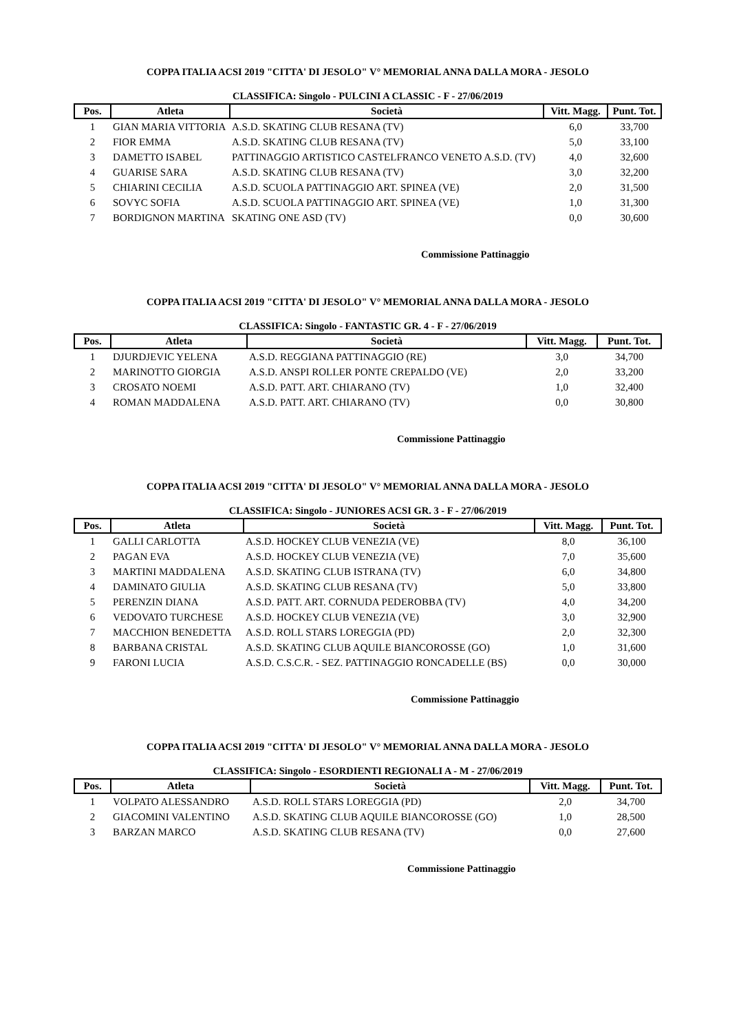COPPA ITALIA ACSI 2019 "CITTA' DI JESOLO" V° MEMORIAL ANNA DALLA MORA - JESOLO
CLASSIFICA: Singolo - PULCINI A CLASSIC - F - 27/06/2019
| Pos. | Atleta | Società | Vitt. Magg. | Punt. Tot. |
| --- | --- | --- | --- | --- |
| 1 | GIAN MARIA VITTORIA | A.S.D. SKATING CLUB RESANA (TV) | 6,0 | 33,700 |
| 2 | FIOR EMMA | A.S.D. SKATING CLUB RESANA (TV) | 5,0 | 33,100 |
| 3 | DAMETTO ISABEL | PATTINAGGIO ARTISTICO CASTELFRANCO VENETO A.S.D. (TV) | 4,0 | 32,600 |
| 4 | GUARISE SARA | A.S.D. SKATING CLUB RESANA (TV) | 3,0 | 32,200 |
| 5 | CHIARINI CECILIA | A.S.D. SCUOLA PATTINAGGIO ART. SPINEA (VE) | 2,0 | 31,500 |
| 6 | SOVYC SOFIA | A.S.D. SCUOLA PATTINAGGIO ART. SPINEA (VE) | 1,0 | 31,300 |
| 7 | BORDIGNON MARTINA | SKATING ONE ASD (TV) | 0,0 | 30,600 |
Commissione Pattinaggio
COPPA ITALIA ACSI 2019 "CITTA' DI JESOLO" V° MEMORIAL ANNA DALLA MORA - JESOLO
CLASSIFICA: Singolo - FANTASTIC GR. 4 - F - 27/06/2019
| Pos. | Atleta | Società | Vitt. Magg. | Punt. Tot. |
| --- | --- | --- | --- | --- |
| 1 | DJURDJEVIC YELENA | A.S.D. REGGIANA PATTINAGGIO (RE) | 3,0 | 34,700 |
| 2 | MARINOTTO GIORGIA | A.S.D. ANSPI ROLLER PONTE CREPALDO (VE) | 2,0 | 33,200 |
| 3 | CROSATO NOEMI | A.S.D. PATT. ART. CHIARANO (TV) | 1,0 | 32,400 |
| 4 | ROMAN MADDALENA | A.S.D. PATT. ART. CHIARANO (TV) | 0,0 | 30,800 |
Commissione Pattinaggio
COPPA ITALIA ACSI 2019 "CITTA' DI JESOLO" V° MEMORIAL ANNA DALLA MORA - JESOLO
CLASSIFICA: Singolo - JUNIORES ACSI GR. 3 - F - 27/06/2019
| Pos. | Atleta | Società | Vitt. Magg. | Punt. Tot. |
| --- | --- | --- | --- | --- |
| 1 | GALLI CARLOTTA | A.S.D. HOCKEY CLUB VENEZIA (VE) | 8,0 | 36,100 |
| 2 | PAGAN EVA | A.S.D. HOCKEY CLUB VENEZIA (VE) | 7,0 | 35,600 |
| 3 | MARTINI MADDALENA | A.S.D. SKATING CLUB ISTRANA (TV) | 6,0 | 34,800 |
| 4 | DAMINATO GIULIA | A.S.D. SKATING CLUB RESANA (TV) | 5,0 | 33,800 |
| 5 | PERENZIN DIANA | A.S.D. PATT. ART. CORNUDA PEDEROBBA (TV) | 4,0 | 34,200 |
| 6 | VEDOVATO TURCHESE | A.S.D. HOCKEY CLUB VENEZIA (VE) | 3,0 | 32,900 |
| 7 | MACCHION BENEDETTA | A.S.D. ROLL STARS LOREGGIA (PD) | 2,0 | 32,300 |
| 8 | BARBANA CRISTAL | A.S.D. SKATING CLUB AQUILE BIANCOROSSE (GO) | 1,0 | 31,600 |
| 9 | FARONI LUCIA | A.S.D. C.S.C.R. - SEZ. PATTINAGGIO RONCADELLE (BS) | 0,0 | 30,000 |
Commissione Pattinaggio
COPPA ITALIA ACSI 2019 "CITTA' DI JESOLO" V° MEMORIAL ANNA DALLA MORA - JESOLO
CLASSIFICA: Singolo - ESORDIENTI REGIONALI A - M - 27/06/2019
| Pos. | Atleta | Società | Vitt. Magg. | Punt. Tot. |
| --- | --- | --- | --- | --- |
| 1 | VOLPATO ALESSANDRO | A.S.D. ROLL STARS LOREGGIA (PD) | 2,0 | 34,700 |
| 2 | GIACOMINI VALENTINO | A.S.D. SKATING CLUB AQUILE BIANCOROSSE (GO) | 1,0 | 28,500 |
| 3 | BARZAN MARCO | A.S.D. SKATING CLUB RESANA (TV) | 0,0 | 27,600 |
Commissione Pattinaggio